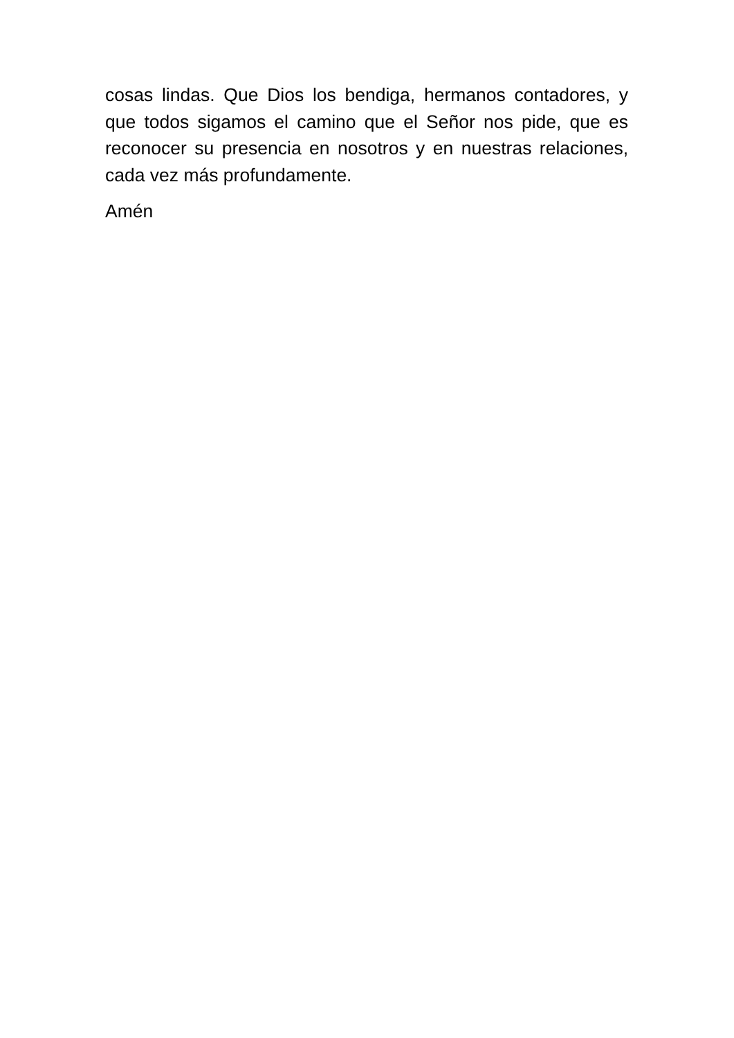cosas lindas. Que Dios los bendiga, hermanos contadores, y que todos sigamos el camino que el Señor nos pide, que es reconocer su presencia en nosotros y en nuestras relaciones, cada vez más profundamente.
Amén